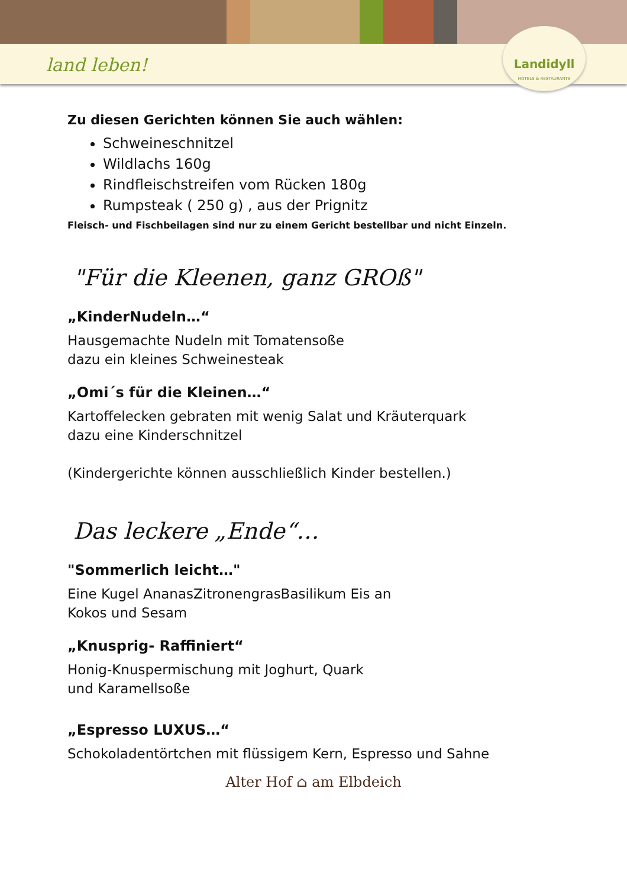land leben!
Landidyll
HOTELS & RESTAURANTS
Zu diesen Gerichten können Sie auch wählen:
Schweineschnitzel
Wildlachs 160g
Rindfleischstreifen vom Rücken 180g
Rumpsteak ( 250 g) , aus der Prignitz
Fleisch- und Fischbeilagen sind nur zu einem Gericht bestellbar und nicht Einzeln.
"Für die Kleenen, ganz GROß"
„KinderNudeln…“
Hausgemachte Nudeln mit Tomatensoße
dazu ein kleines Schweinesteak
„Omi´s für die Kleinen…“
Kartoffelecken gebraten mit wenig Salat und Kräuterquark
dazu eine Kinderschnitzel
(Kindergerichte können ausschließlich Kinder bestellen.)
Das leckere „Ende“…
"Sommerlich leicht…"
Eine Kugel AnanasZitronengrasBasilikum Eis an
Kokos und Sesam
„Knusprig- Raffiniert“
Honig-Knuspermischung mit Joghurt, Quark
und Karamellsoße
„Espresso LUXUS…“
Schokoladentörtchen mit flüssigem Kern, Espresso und Sahne
Alter Hof ⌂ am Elbdeich